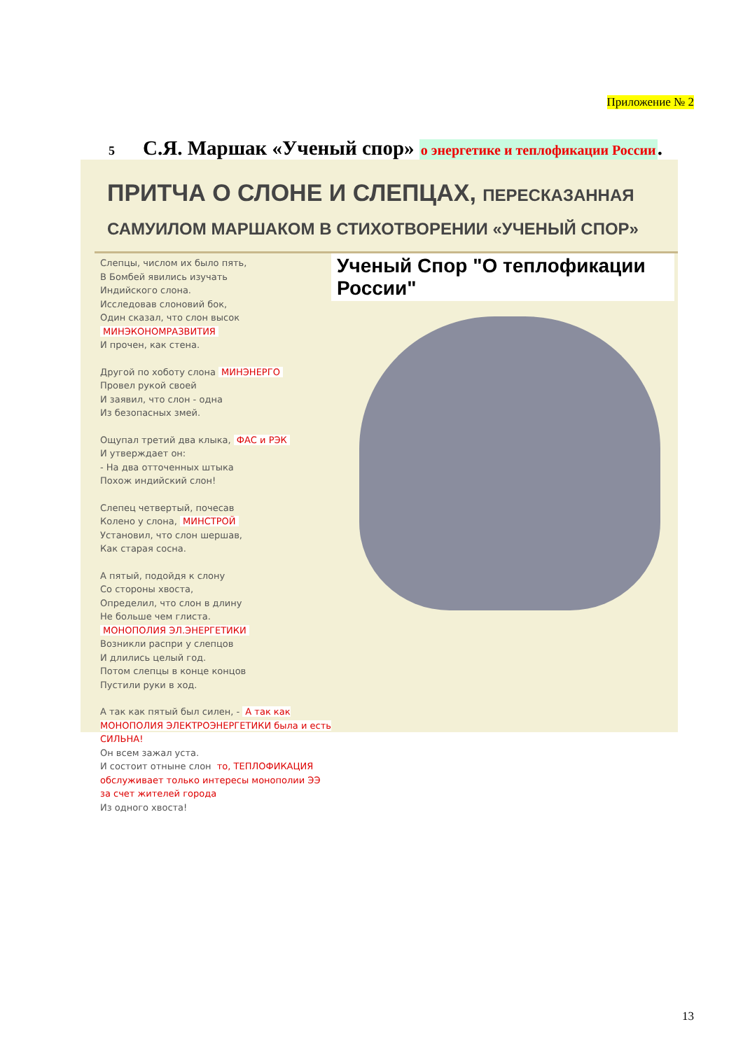Приложение № 2
5 С.Я. Маршак «Ученый спор» о энергетике и теплофикации России.
ПРИТЧА О СЛОНЕ И СЛЕПЦАХ, ПЕРЕСКАЗАННАЯ
САМУИЛОМ МАРШАКОМ В СТИХОТВОРЕНИИ «УЧЕНЫЙ СПОР»
Слепцы, числом их было пять,
В Бомбей явились изучать
Индийского слона.
Исследовав слоновий бок,
Один сказал, что слон высок МИНЭКОНОМРАЗВИТИЯ
И прочен, как стена.
Другой по хоботу слона МИНЭНЕРГО
Провел рукой своей
И заявил, что слон - одна
Из безопасных змей.
Ощупал третий два клыка, ФАС и РЭК
И утверждает он:
- На два отточенных штыка
Похож индийский слон!
Слепец четвертый, почесав
Колено у слона, МИНСТРОЙ
Установил, что слон шершав,
Как старая сосна.
А пятый, подойдя к слону
Со стороны хвоста,
Определил, что слон в длину
Не больше чем глиста.
МОНОПОЛИЯ ЭЛ.ЭНЕРГЕТИКИ
Возникли распри у слепцов
И длились целый год.
Потом слепцы в конце концов
Пустили руки в ход.
А так как пятый был силен, - А так как МОНОПОЛИЯ ЭЛЕКТРОЭНЕРГЕТИКИ была и есть СИЛЬНА!
Он всем зажал уста.
И состоит отныне слон то, ТЕПЛОФИКАЦИЯ обслуживает только интересы монополии ЭЭ за счет жителей города
Из одного хвоста!
Ученый Спор "О теплофикации России"
13